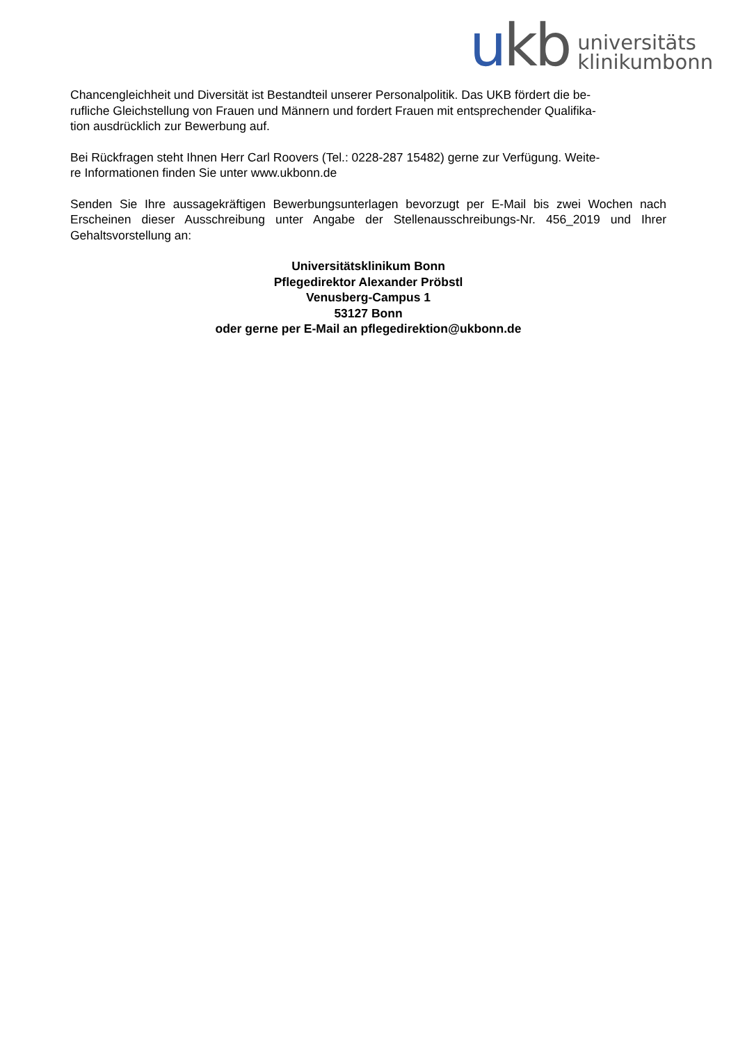ukb
universitäts
klinikumbonn
Chancengleichheit und Diversität ist Bestandteil unserer Personalpolitik. Das UKB fördert die be-
rufliche Gleichstellung von Frauen und Männern und fordert Frauen mit entsprechender Qualifika-
tion ausdrücklich zur Bewerbung auf.
Bei Rückfragen steht Ihnen Herr Carl Roovers (Tel.: 0228-287 15482) gerne zur Verfügung. Weite-
re Informationen finden Sie unter www.ukbonn.de
Senden Sie Ihre aussagekräftigen Bewerbungsunterlagen bevorzugt per E-Mail bis zwei Wochen nach Erscheinen dieser Ausschreibung unter Angabe der Stellenausschreibungs-Nr. 456_2019 und Ihrer Gehaltsvorstellung an:
Universitätsklinikum Bonn
Pflegedirektor Alexander Pröbstl
Venusberg-Campus 1
53127 Bonn
oder gerne per E-Mail an pflegedirektion@ukbonn.de